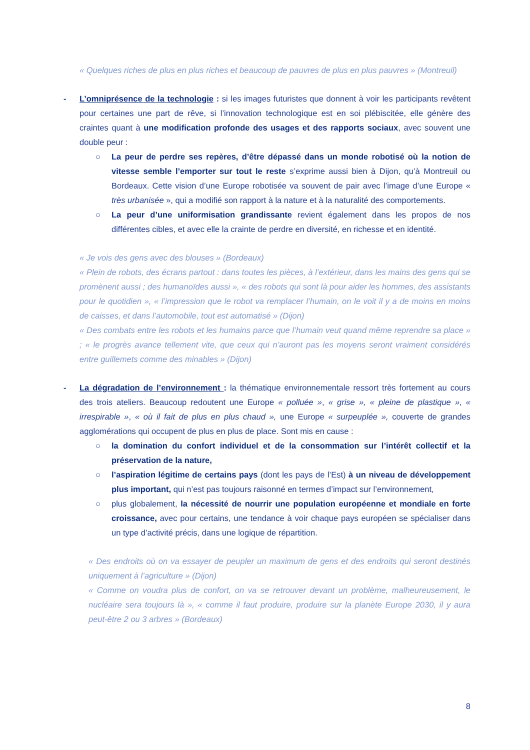« Quelques riches de plus en plus riches et beaucoup de pauvres de plus en plus pauvres » (Montreuil)
- L’omniprésence de la technologie : si les images futuristes que donnent à voir les participants revêtent pour certaines une part de rêve, si l’innovation technologique est en soi plébiscitée, elle génère des craintes quant à une modification profonde des usages et des rapports sociaux, avec souvent une double peur :
○ La peur de perdre ses repères, d’être dépassé dans un monde robotisé où la notion de vitesse semble l’emporter sur tout le reste s’exprime aussi bien à Dijon, qu’à Montreuil ou Bordeaux. Cette vision d’une Europe robotisée va souvent de pair avec l’image d’une Europe « très urbanisée », qui a modifié son rapport à la nature et à la naturalité des comportements.
○ La peur d’une uniformisation grandissante revient également dans les propos de nos différentes cibles, et avec elle la crainte de perdre en diversité, en richesse et en identité.
« Je vois des gens avec des blouses » (Bordeaux)
« Plein de robots, des écrans partout : dans toutes les pièces, à l’extérieur, dans les mains des gens qui se promènent aussi ; des humanoïdes aussi », « des robots qui sont là pour aider les hommes, des assistants pour le quotidien », « l’impression que le robot va remplacer l’humain, on le voit il y a de moins en moins de caisses, et dans l’automobile, tout est automatisé » (Dijon)
« Des combats entre les robots et les humains parce que l’humain veut quand même reprendre sa place » ; « le progrès avance tellement vite, que ceux qui n’auront pas les moyens seront vraiment considérés entre guillemets comme des minables » (Dijon)
- La dégradation de l’environnement : la thématique environnementale ressort très fortement au cours des trois ateliers. Beaucoup redoutent une Europe « polluée », « grise », « pleine de plastique », « irrespirable », « où il fait de plus en plus chaud », une Europe « surpeuplée », couverte de grandes agglomérations qui occupent de plus en plus de place. Sont mis en cause :
○ la domination du confort individuel et de la consommation sur l’intérêt collectif et la préservation de la nature,
○ l’aspiration légitime de certains pays (dont les pays de l’Est) à un niveau de développement plus important, qui n’est pas toujours raisonné en termes d’impact sur l’environnement,
○ plus globalement, la nécessité de nourrir une population européenne et mondiale en forte croissance, avec pour certains, une tendance à voir chaque pays européen se spécialiser dans un type d’activité précis, dans une logique de répartition.
« Des endroits où on va essayer de peupler un maximum de gens et des endroits qui seront destinés uniquement à l’agriculture » (Dijon)
« Comme on voudra plus de confort, on va se retrouver devant un problème, malheureusement, le nucléaire sera toujours là », « comme il faut produire, produire sur la planète Europe 2030, il y aura peut-être 2 ou 3 arbres » (Bordeaux)
8